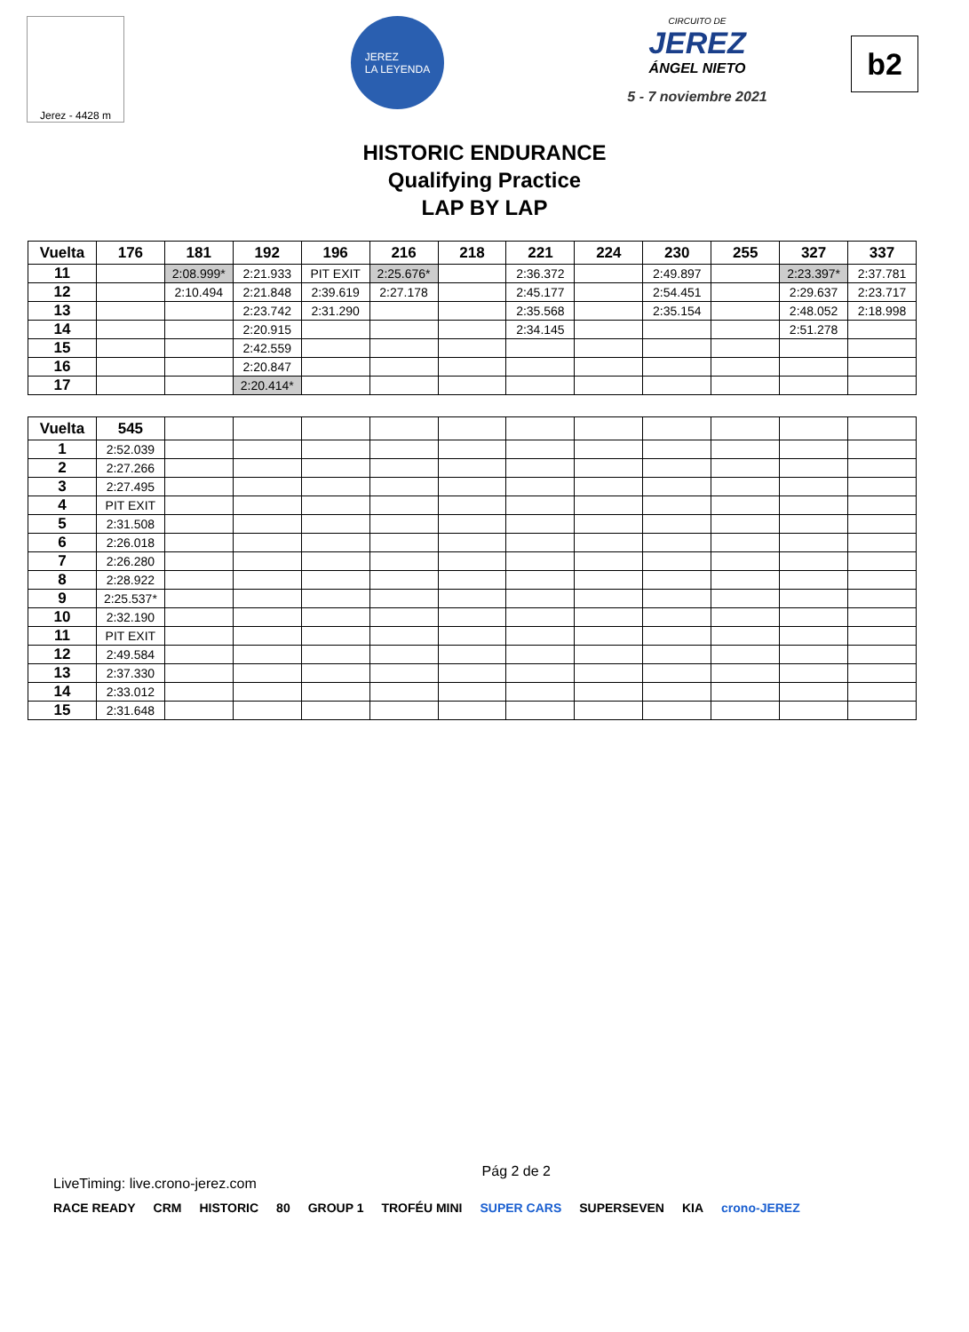Jerez - 4428 m
JEREZ
LA LEYENDA
CIRCUITO DE
JEREZ
ÁNGEL NIETO
5 - 7 noviembre 2021
b2
HISTORIC ENDURANCE
Qualifying Practice
LAP BY LAP
| Vuelta | 176 | 181 | 192 | 196 | 216 | 218 | 221 | 224 | 230 | 255 | 327 | 337 |
| --- | --- | --- | --- | --- | --- | --- | --- | --- | --- | --- | --- | --- |
| 11 | | 2:08.999* | 2:21.933 | PIT EXIT | 2:25.676* | | 2:36.372 | | 2:49.897 | | 2:23.397* | 2:37.781 |
| 12 | | 2:10.494 | 2:21.848 | 2:39.619 | 2:27.178 | | 2:45.177 | | 2:54.451 | | 2:29.637 | 2:23.717 |
| 13 | | | 2:23.742 | 2:31.290 | | | 2:35.568 | | 2:35.154 | | 2:48.052 | 2:18.998 |
| 14 | | | 2:20.915 | | | | 2:34.145 | | | | 2:51.278 | |
| 15 | | | 2:42.559 | | | | | | | | | |
| 16 | | | 2:20.847 | | | | | | | | | |
| 17 | | | 2:20.414* | | | | | | | | | |
| Vuelta | 545 | | | | | | | | | | | |
| --- | --- | --- | --- | --- | --- | --- | --- | --- | --- | --- | --- | --- |
| 1 | 2:52.039 | | | | | | | | | | | |
| 2 | 2:27.266 | | | | | | | | | | | |
| 3 | 2:27.495 | | | | | | | | | | | |
| 4 | PIT EXIT | | | | | | | | | | | |
| 5 | 2:31.508 | | | | | | | | | | | |
| 6 | 2:26.018 | | | | | | | | | | | |
| 7 | 2:26.280 | | | | | | | | | | | |
| 8 | 2:28.922 | | | | | | | | | | | |
| 9 | 2:25.537* | | | | | | | | | | | |
| 10 | 2:32.190 | | | | | | | | | | | |
| 11 | PIT EXIT | | | | | | | | | | | |
| 12 | 2:49.584 | | | | | | | | | | | |
| 13 | 2:37.330 | | | | | | | | | | | |
| 14 | 2:33.012 | | | | | | | | | | | |
| 15 | 2:31.648 | | | | | | | | | | | |
LiveTiming: live.crono-jerez.com Pág 2 de 2
RACE READY CRM HISTORIC 80 GROUP 1 TROFÉU MINI SUPER CARS SUPERSEVEN KIA crono-JEREZ